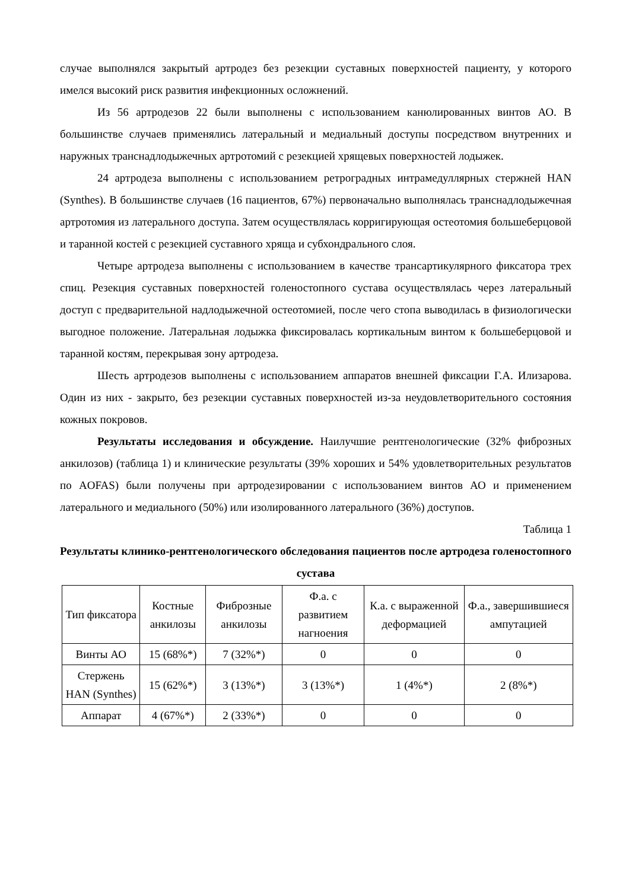случае выполнялся закрытый артродез без резекции суставных поверхностей пациенту, у которого имелся высокий риск развития инфекционных осложнений.
Из 56 артродезов 22 были выполнены с использованием канюлированных винтов АО. В большинстве случаев применялись латеральный и медиальный доступы посредством внутренних и наружных транснадлодыжечных артротомий с резекцией хрящевых поверхностей лодыжек.
24 артродеза выполнены с использованием ретроградных интрамедуллярных стержней HAN (Synthes). В большинстве случаев (16 пациентов, 67%) первоначально выполнялась транснадлодыжечная артротомия из латерального доступа. Затем осуществлялась корригирующая остеотомия большеберцовой и таранной костей с резекцией суставного хряща и субхондрального слоя.
Четыре артродеза выполнены с использованием в качестве трансартикулярного фиксатора трех спиц. Резекция суставных поверхностей голеностопного сустава осуществлялась через латеральный доступ с предварительной надлодыжечной остеотомией, после чего стопа выводилась в физиологически выгодное положение. Латеральная лодыжка фиксировалась кортикальным винтом к большеберцовой и таранной костям, перекрывая зону артродеза.
Шесть артродезов выполнены с использованием аппаратов внешней фиксации Г.А. Илизарова. Один из них - закрыто, без резекции суставных поверхностей из-за неудовлетворительного состояния кожных покровов.
Результаты исследования и обсуждение. Наилучшие рентгенологические (32% фиброзных анкилозов) (таблица 1) и клинические результаты (39% хороших и 54% удовлетворительных результатов по AOFAS) были получены при артродезировании с использованием винтов АО и применением латерального и медиального (50%) или изолированного латерального (36%) доступов.
Таблица 1
Результаты клинико-рентгенологического обследования пациентов после артродеза голеностопного сустава
| Тип фиксатора | Костные анкилозы | Фиброзные анкилозы | Ф.а. с развитием нагноения | К.а. с выраженной деформацией | Ф.а., завершившиеся ампутацией |
| --- | --- | --- | --- | --- | --- |
| Винты АО | 15 (68%*) | 7 (32%*) | 0 | 0 | 0 |
| Стержень HAN (Synthes) | 15 (62%*) | 3 (13%*) | 3 (13%*) | 1 (4%*) | 2 (8%*) |
| Аппарат | 4 (67%*) | 2 (33%*) | 0 | 0 | 0 |